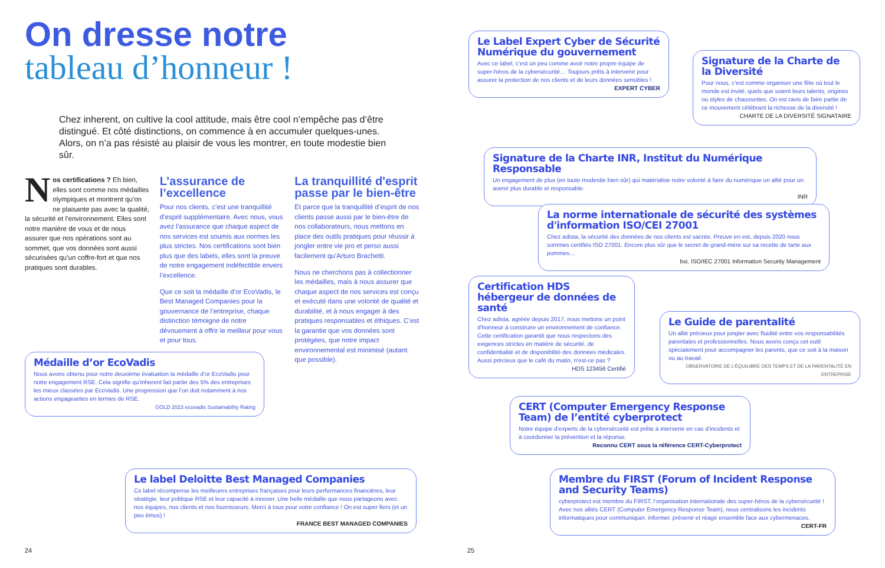On dresse notre
tableau d’honneur !
Chez inherent, on cultive la cool attitude, mais être cool n’empêche pas d’être distingué. Et côté distinctions, on commence à en accumuler quelques-unes. Alors, on n’a pas résisté au plaisir de vous les montrer, en toute modestie bien sûr.
Nos certifications ? Eh bien, elles sont comme nos médailles olympiques et montrent qu’on ne plaisante pas avec la qualité, la sécurité et l’environnement. Elles sont notre manière de vous et de nous assurer que nos opérations sont au sommet, que vos données sont aussi sécurisées qu’un coffre-fort et que nos pratiques sont durables.
L’assurance de l’excellence
Pour nos clients, c’est une tranquillité d’esprit supplémentaire. Avec nous, vous avez l’assurance que chaque aspect de nos services est soumis aux normes les plus strictes. Nos certifications sont bien plus que des labels, elles sont la preuve de notre engagement indéfectible envers l’excellence.
Que ce soit la médaille d’or EcoVadis, le Best Managed Companies pour la gouvernance de l’entreprise, chaque distinction témoigne de notre dévouement à offrir le meilleur pour vous et pour tous.
La tranquillité d'esprit passe par le bien-être
Et parce que la tranquillité d’esprit de nos clients passe aussi par le bien-être de nos collaborateurs, nous mettons en place des outils pratiques pour réussir à jongler entre vie pro et perso aussi facilement qu’Arturo Brachetti.
Nous ne cherchons pas à collectionner les médailles, mais à nous assurer que chaque aspect de nos services est conçu et exécuté dans une volonté de qualité et durabilité, et à nous engager à des pratiques responsables et éthiques. C’est la garantie que vos données sont protégées, que notre impact environnemental est minimisé (autant que possible).
Médaille d’or EcoVadis
Nous avons obtenu pour notre deuxième évaluation la médaille d’or EcoVadis pour notre engagement RSE. Cela signifie qu’inherent fait partie des 5% des entreprises les mieux classées par EcoVadis. Une progression que l’on doit notamment à nos actions engageantes en termes de RSE.
GOLD 2023 ecovadis Sustainability Rating
Le label Deloitte Best Managed Companies
Ce label récompense les meilleures entreprises françaises pour leurs performances financières, leur stratégie, leur politique RSE et leur capacité à innover. Une belle médaille que nous partageons avec nos équipes, nos clients et nos fournisseurs. Merci à tous pour votre confiance ! On est super fiers (et un peu émus) !
FRANCE BEST MANAGED COMPANIES
Le Label Expert Cyber de Sécurité Numérique du gouvernement
Avec ce label, c’est un peu comme avoir notre propre équipe de super-héros de la cybersécurité… Toujours prêts à intervenir pour assurer la protection de nos clients et de leurs données sensibles !
EXPERT CYBER
Signature de la Charte de la Diversité
Pour nous, c’est comme organiser une fête où tout le monde est invité, quels que soient leurs talents, origines ou styles de chaussettes. On est ravis de faire partie de ce mouvement célébrant la richesse de la diversité !
CHARTE DE LA DIVERSITÉ SIGNATAIRE
Signature de la Charte INR, Institut du Numérique Responsable
Un engagement de plus (en toute modestie bien sûr) qui matérialise notre volonté à faire du numérique un allié pour un avenir plus durable et responsable.
INR
La norme internationale de sécurité des systèmes d'information ISO/CEI 27001
Chez adista, la sécurité des données de nos clients est sacrée. Preuve en est, depuis 2020 nous sommes certifiés ISO 27001. Encore plus sûr que le secret de grand-mère sur sa recette de tarte aux pommes…
bsi. ISO/IEC 27001 Information Security Management
Certification HDS hébergeur de données de santé
Chez adista, agréée depuis 2017, nous mettons un point d'honneur à construire un environnement de confiance. Cette certification garantit que nous respectons des exigences strictes en matière de sécurité, de confidentialité et de disponibilité des données médicales. Aussi précieux que le café du matin, n'est-ce pas ?
HDS 123456 Certifié
Le Guide de parentalité
Un allié précieux pour jongler avec fluidité entre vos responsabilités parentales et professionnelles. Nous avons conçu cet outil spécialement pour accompagner les parents, que ce soit à la maison ou au travail.
OBSERVATOIRE DE L'ÉQUILIBRE DES TEMPS ET DE LA PARENTALITÉ EN ENTREPRISE
CERT (Computer Emergency Response Team) de l’entité cyberprotect
Notre équipe d’experts de la cybersécurité est prête à intervenir en cas d’incidents et à coordonner la prévention et la réponse.
Reconnu CERT sous la référence CERT-Cyberprotect
Membre du FIRST (Forum of Incident Response and Security Teams)
cyberprotect est membre du FIRST, l’organisation internationale des super-héros de la cybersécurité ! Avec nos alliés CERT (Computer Emergency Response Team), nous centralisons les incidents informatiques pour communiquer, informer, prévenir et réagir ensemble face aux cybermenaces.
CERT-FR
24 25